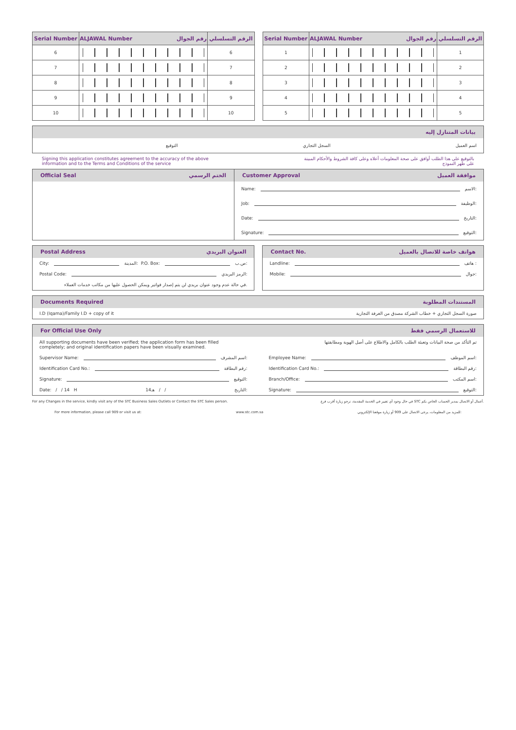| Serial Number | ALJAWAL Number رقم الجوال | الرقم التسلسلي |
| --- | --- | --- |
| 6 | | 6 |
| 7 | | 7 |
| 8 | | 8 |
| 9 | | 9 |
| 10 | | 10 |
| Serial Number | ALJAWAL Number رقم الجوال | الرقم التسلسلي |
| --- | --- | --- |
| 1 | | 1 |
| 2 | | 2 |
| 3 | | 3 |
| 4 | | 4 |
| 5 | | 5 |
بيانات المتنازل إليه
التوقيع السجل التجاري اسم العميل
Signing this application constitutes agreement to the accuracy of the above
information and to the Terms and Conditions of the service بالتوقيع على هذا الطلب أوافق على صحة المعلومات أعلاه وعلى كافة الشروط والأحكام المبينة
على ظهر النموذج
Official Seal الختم الرسمي Customer Approval موافقة العميل
Name: الاسم:
Job: الوظيفة:
Date: التاريخ:
Signature: التوقيع:
Postal Address العنوان البريدي
City: المدينة: P.O. Box: ص.ب:
Postal Code: الرمز البريدي:
في حالة عدم وجود عنوان بريدي لن يتم إصدار فواتير ويمكن الحصول عليها من مكاتب خدمات العملاء.
Contact No. هواتف خاصة للاتصال بالعميل
Landline: هاتف :
Mobile: جوال:
Documents Required المستندات المطلوبة
I.D (Iqama)/Family I.D + copy of it صورة السجل التجاري + خطاب الشركة مصدق من الغرفة التجارية
For Official Use Only للاستعمال الرسمي فقط
All supporting documents have been verified; the application form has been filled
completely; and original identification papers have been visually examined. تم التأكد من صحة البيانات وتعبئة الطلب بالكامل والاطلاع على أصل الهوية ومطابقتها
Supervisor Name: اسم المشرف:
Identification Card No.: رقم البطاقة:
Signature: التوقيع:
Date: / / 14 H 14هـ / / التاريخ:
Employee Name: اسم الموظف:
Identification Card No.: رقم البطاقة:
Branch/Office: اسم المكتب:
Signature: التوقيع:
For any Changes in the service, kindly visit any of the STC Business Sales Outlets or Contact the STC Sales person. في حال وجود أي تغيير في الخدمة المقدمة، نرجو زيارة أقرب فرع STC أعمال أو الاتصال بمدير الحساب الخاص بكم.
For more information, please call 909 or visit us at: www.stc.com.sa للمزيد من المعلومات، يرجى الاتصال على 909 أو زيارة موقعنا الإلكتروني: